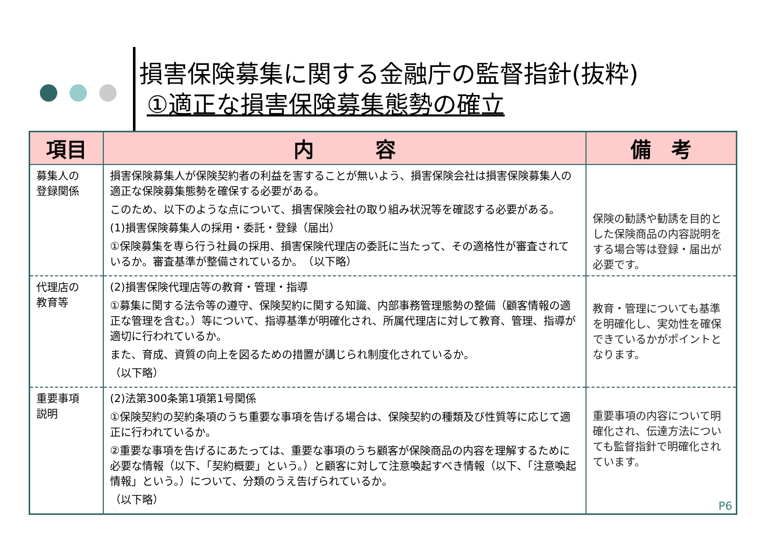損害保険募集に関する金融庁の監督指針(抜粋)
①適正な損害保険募集態勢の確立
| 項目 | 内 容 | 備 考 |
| --- | --- | --- |
| 募集人の 登録関係 | 損害保険募集人が保険契約者の利益を害することが無いよう、損害保険会社は損害保険募集人の適正な保険募集態勢を確保する必要がある。 このため、以下のような点について、損害保険会社の取り組み状況等を確認する必要がある。 (1)損害保険募集人の採用・委託・登録（届出） ①保険募集を専ら行う社員の採用、損害保険代理店の委託に当たって、その適格性が審査されているか。審査基準が整備されているか。 （以下略） | 保険の勧誘や勧誘を目的とした保険商品の内容説明をする場合等は登録・届出が必要です。 |
| 代理店の 教育等 | (2)損害保険代理店等の教育・管理・指導 ①募集に関する法令等の遵守、保険契約に関する知識、内部事務管理態勢の整備（顧客情報の適正な管理を含む。）等について、指導基準が明確化され、所属代理店に対して教育、管理、指導が適切に行われているか。 また、育成、資質の向上を図るための措置が講じられ制度化されているか。 （以下略） | 教育・管理についても基準を明確化し、実効性を確保できているかがポイントとなります。 |
| 重要事項 説明 | (2)法第300条第1項第1号関係 ①保険契約の契約条項のうち重要な事項を告げる場合は、保険契約の種類及び性質等に応じて適正に行われているか。 ②重要な事項を告げるにあたっては、重要な事項のうち顧客が保険商品の内容を理解するために必要な情報（以下、「契約概要」という。）と顧客に対して注意喚起すべき情報（以下、「注意喚起情報」という。）について、分類のうえ告げられているか。 （以下略） | 重要事項の内容について明確化され、伝達方法についても監督指針で明確化されています。 |
P6